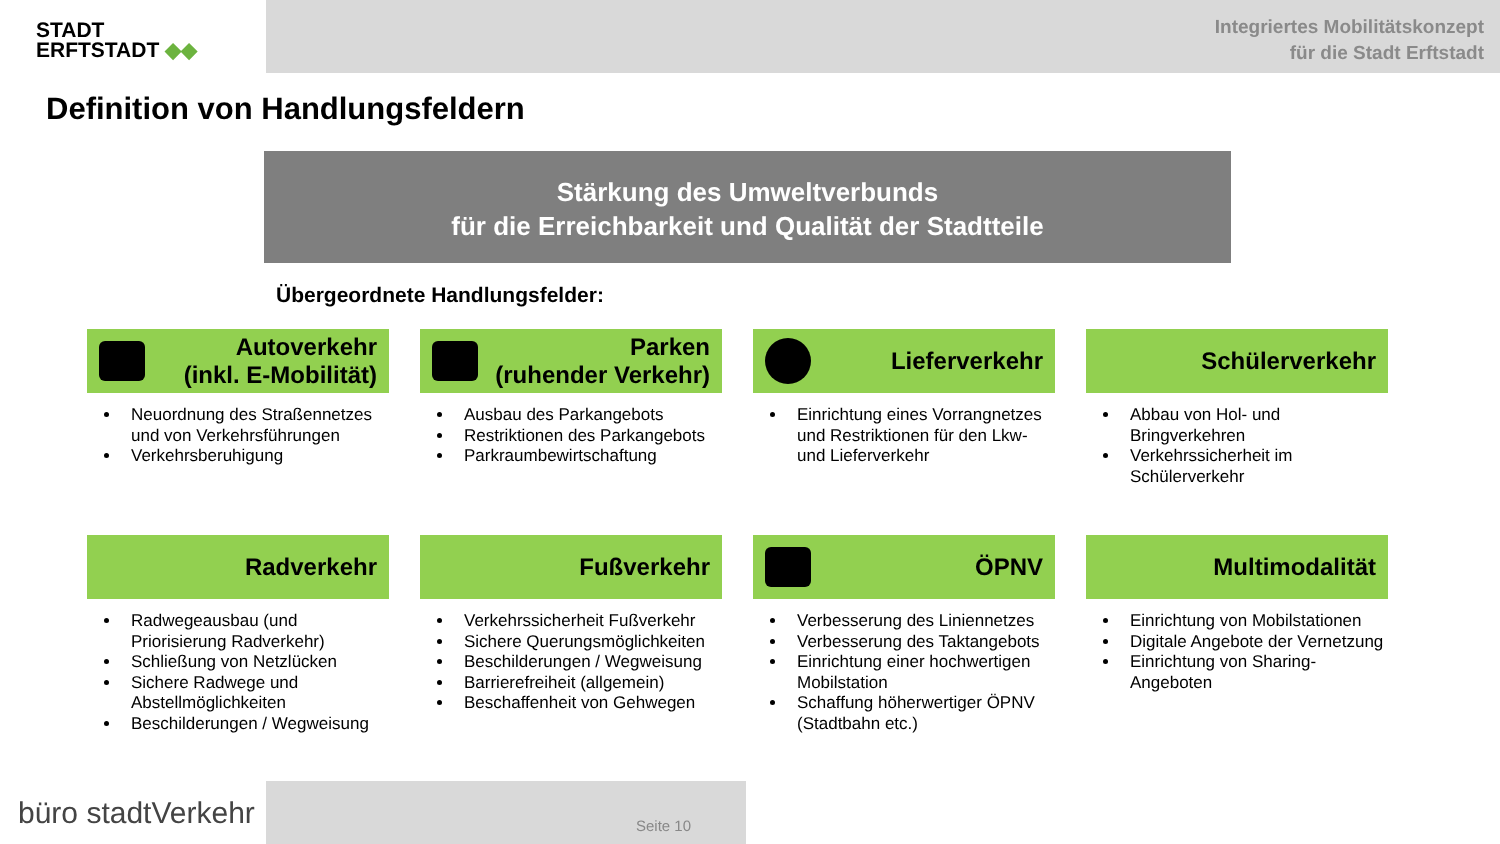STADT
ERFTSTADT ◆◆
Integriertes Mobilitätskonzept
für die Stadt Erftstadt
Definition von Handlungsfeldern
Stärkung des Umweltverbunds
für die Erreichbarkeit und Qualität der Stadtteile
Übergeordnete Handlungsfelder:
Autoverkehr
(inkl. E-Mobilität)
Neuordnung des Straßennetzes und von Verkehrsführungen
Verkehrsberuhigung
Parken
(ruhender Verkehr)
Ausbau des Parkangebots
Restriktionen des Parkangebots
Parkraumbewirtschaftung
Lieferverkehr
Einrichtung eines Vorrangnetzes und Restriktionen für den Lkw- und Lieferverkehr
Schülerverkehr
Abbau von Hol- und Bringverkehren
Verkehrssicherheit im Schülerverkehr
Radverkehr
Radwegeausbau (und Priorisierung Radverkehr)
Schließung von Netzlücken
Sichere Radwege und Abstellmöglichkeiten
Beschilderungen / Wegweisung
Fußverkehr
Verkehrssicherheit Fußverkehr
Sichere Querungsmöglichkeiten
Beschilderungen / Wegweisung
Barrierefreiheit (allgemein)
Beschaffenheit von Gehwegen
ÖPNV
Verbesserung des Liniennetzes
Verbesserung des Taktangebots
Einrichtung einer hochwertigen Mobilstation
Schaffung höherwertiger ÖPNV (Stadtbahn etc.)
Multimodalität
Einrichtung von Mobilstationen
Digitale Angebote der Vernetzung
Einrichtung von Sharing-Angeboten
büro stadtVerkehr
Seite 10